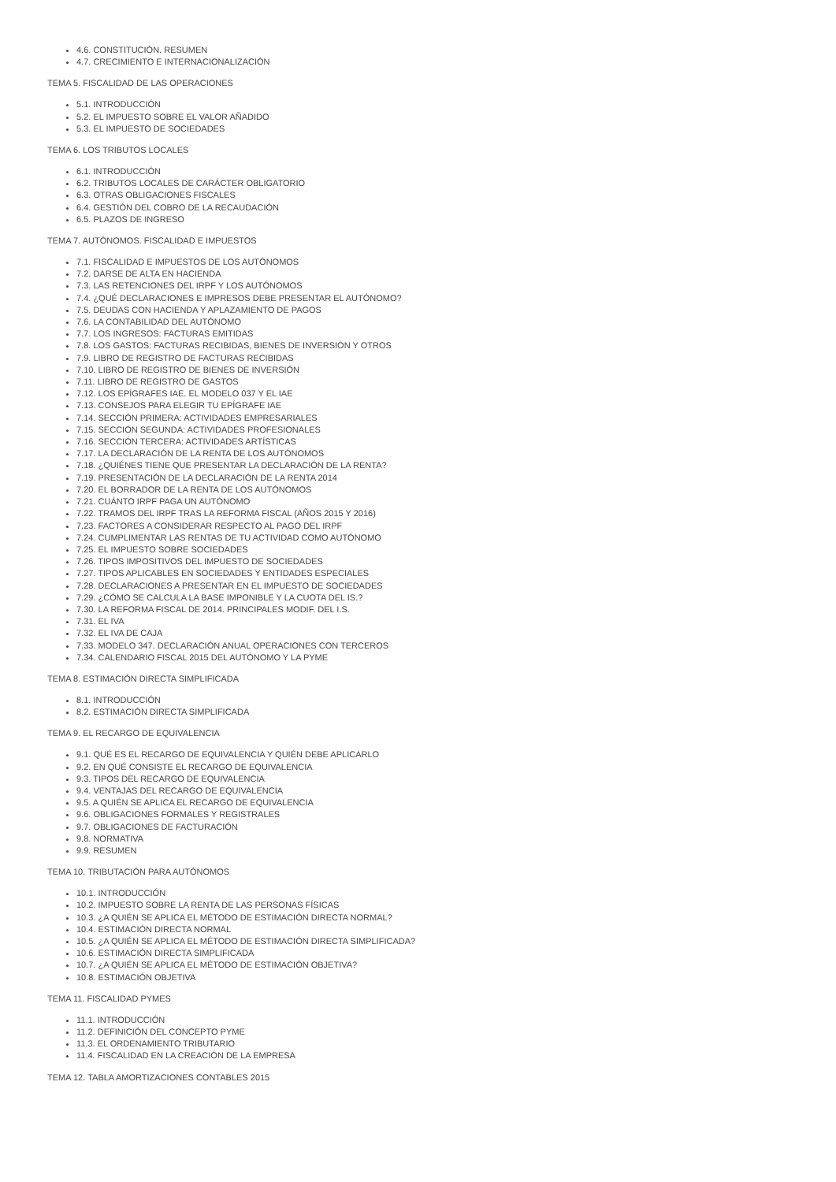4.6. CONSTITUCIÓN. RESUMEN
4.7. CRECIMIENTO E INTERNACIONALIZACIÓN
TEMA 5. FISCALIDAD DE LAS OPERACIONES
5.1. INTRODUCCIÓN
5.2. EL IMPUESTO SOBRE EL VALOR AÑADIDO
5.3. EL IMPUESTO DE SOCIEDADES
TEMA 6. LOS TRIBUTOS LOCALES
6.1. INTRODUCCIÓN
6.2. TRIBUTOS LOCALES DE CARÁCTER OBLIGATORIO
6.3. OTRAS OBLIGACIONES FISCALES
6.4. GESTIÓN DEL COBRO DE LA RECAUDACIÓN
6.5. PLAZOS DE INGRESO
TEMA 7. AUTÓNOMOS. FISCALIDAD E IMPUESTOS
7.1. FISCALIDAD E IMPUESTOS DE LOS AUTÓNOMOS
7.2. DARSE DE ALTA EN HACIENDA
7.3. LAS RETENCIONES DEL IRPF Y LOS AUTÓNOMOS
7.4. ¿QUÉ DECLARACIONES E IMPRESOS DEBE PRESENTAR EL AUTÓNOMO?
7.5. DEUDAS CON HACIENDA Y APLAZAMIENTO DE PAGOS
7.6. LA CONTABILIDAD DEL AUTÓNOMO
7.7. LOS INGRESOS: FACTURAS EMITIDAS
7.8. LOS GASTOS: FACTURAS RECIBIDAS, BIENES DE INVERSIÓN Y OTROS
7.9. LIBRO DE REGISTRO DE FACTURAS RECIBIDAS
7.10. LIBRO DE REGISTRO DE BIENES DE INVERSIÓN
7.11. LIBRO DE REGISTRO DE GASTOS
7.12. LOS EPÍGRAFES IAE. EL MODELO 037 Y EL IAE
7.13. CONSEJOS PARA ELEGIR TU EPÍGRAFE IAE
7.14. SECCIÓN PRIMERA: ACTIVIDADES EMPRESARIALES
7.15. SECCIÓN SEGUNDA: ACTIVIDADES PROFESIONALES
7.16. SECCIÓN TERCERA: ACTIVIDADES ARTÍSTICAS
7.17. LA DECLARACIÓN DE LA RENTA DE LOS AUTÓNOMOS
7.18. ¿QUIÉNES TIENE QUE PRESENTAR LA DECLARACIÓN DE LA RENTA?
7.19. PRESENTACIÓN DE LA DECLARACIÓN DE LA RENTA 2014
7.20. EL BORRADOR DE LA RENTA DE LOS AUTÓNOMOS
7.21. CUÁNTO IRPF PAGA UN AUTÓNOMO
7.22. TRAMOS DEL IRPF TRAS LA REFORMA FISCAL (AÑOS 2015 Y 2016)
7.23. FACTORES A CONSIDERAR RESPECTO AL PAGO DEL IRPF
7.24. CUMPLIMENTAR LAS RENTAS DE TU ACTIVIDAD COMO AUTÓNOMO
7.25. EL IMPUESTO SOBRE SOCIEDADES
7.26. TIPOS IMPOSITIVOS DEL IMPUESTO DE SOCIEDADES
7.27. TIPOS APLICABLES EN SOCIEDADES Y ENTIDADES ESPECIALES
7.28. DECLARACIONES A PRESENTAR EN EL IMPUESTO DE SOCIEDADES
7.29. ¿CÓMO SE CALCULA LA BASE IMPONIBLE Y LA CUOTA DEL IS.?
7.30. LA REFORMA FISCAL DE 2014. PRINCIPALES MODIF. DEL I.S.
7.31. EL IVA
7.32. EL IVA DE CAJA
7.33. MODELO 347. DECLARACIÓN ANUAL OPERACIONES CON TERCEROS
7.34. CALENDARIO FISCAL 2015 DEL AUTÓNOMO Y LA PYME
TEMA 8. ESTIMACIÓN DIRECTA SIMPLIFICADA
8.1. INTRODUCCIÓN
8.2. ESTIMACIÓN DIRECTA SIMPLIFICADA
TEMA 9. EL RECARGO DE EQUIVALENCIA
9.1. QUÉ ES EL RECARGO DE EQUIVALENCIA Y QUIÉN DEBE APLICARLO
9.2. EN QUÉ CONSISTE EL RECARGO DE EQUIVALENCIA
9.3. TIPOS DEL RECARGO DE EQUIVALENCIA
9.4. VENTAJAS DEL RECARGO DE EQUIVALENCIA
9.5. A QUIÉN SE APLICA EL RECARGO DE EQUIVALENCIA
9.6. OBLIGACIONES FORMALES Y REGISTRALES
9.7. OBLIGACIONES DE FACTURACIÓN
9.8. NORMATIVA
9.9. RESUMEN
TEMA 10. TRIBUTACIÓN PARA AUTÓNOMOS
10.1. INTRODUCCIÓN
10.2. IMPUESTO SOBRE LA RENTA DE LAS PERSONAS FÍSICAS
10.3. ¿A QUIÉN SE APLICA EL MÉTODO DE ESTIMACIÓN DIRECTA NORMAL?
10.4. ESTIMACIÓN DIRECTA NORMAL
10.5. ¿A QUIÉN SE APLICA EL MÉTODO DE ESTIMACIÓN DIRECTA SIMPLIFICADA?
10.6. ESTIMACIÓN DIRECTA SIMPLIFICADA
10.7. ¿A QUIÉN SE APLICA EL MÉTODO DE ESTIMACIÓN OBJETIVA?
10.8. ESTIMACIÓN OBJETIVA
TEMA 11. FISCALIDAD PYMES
11.1. INTRODUCCIÓN
11.2. DEFINICIÓN DEL CONCEPTO PYME
11.3. EL ORDENAMIENTO TRIBUTARIO
11.4. FISCALIDAD EN LA CREACIÓN DE LA EMPRESA
TEMA 12. TABLA AMORTIZACIONES CONTABLES 2015